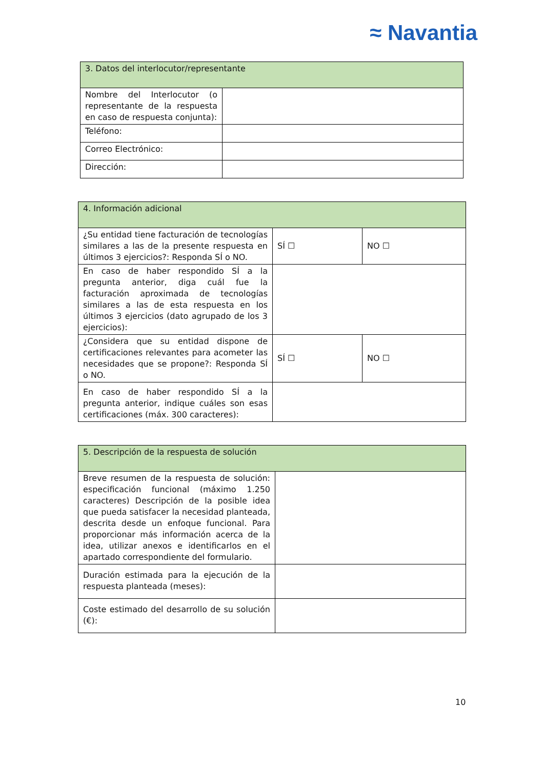≈ Navantia
| 3. Datos del interlocutor/representante | |
| --- | --- |
| Nombre del Interlocutor (o representante de la respuesta en caso de respuesta conjunta): | |
| Teléfono: | |
| Correo Electrónico: | |
| Dirección: | |
| 4. Información adicional | | |
| --- | --- | --- |
| ¿Su entidad tiene facturación de tecnologías similares a las de la presente respuesta en últimos 3 ejercicios?: Responda SÍ o NO. | SÍ ☐ | NO ☐ |
| En caso de haber respondido SÍ a la pregunta anterior, diga cuál fue la facturación aproximada de tecnologías similares a las de esta respuesta en los últimos 3 ejercicios (dato agrupado de los 3 ejercicios): | | |
| ¿Considera que su entidad dispone de certificaciones relevantes para acometer las necesidades que se propone?: Responda SÍ o NO. | SÍ ☐ | NO ☐ |
| En caso de haber respondido SÍ a la pregunta anterior, indique cuáles son esas certificaciones (máx. 300 caracteres): | | |
| 5. Descripción de la respuesta de solución | |
| --- | --- |
| Breve resumen de la respuesta de solución: especificación funcional (máximo 1.250 caracteres) Descripción de la posible idea que pueda satisfacer la necesidad planteada, descrita desde un enfoque funcional. Para proporcionar más información acerca de la idea, utilizar anexos e identificarlos en el apartado correspondiente del formulario. | |
| Duración estimada para la ejecución de la respuesta planteada (meses): | |
| Coste estimado del desarrollo de su solución (€): | |
10